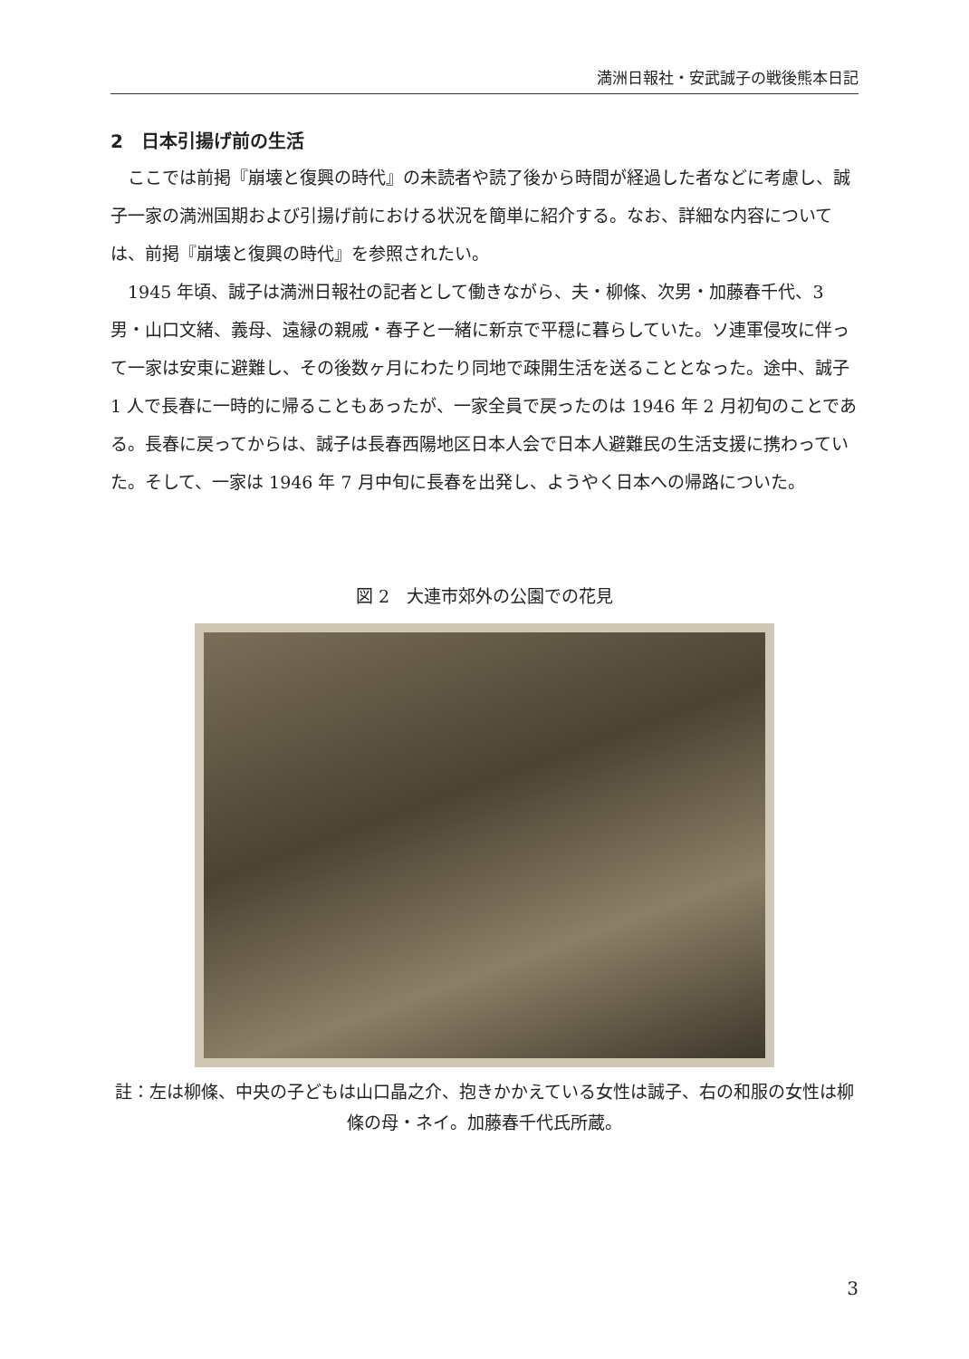満洲日報社・安武誠子の戦後熊本日記
2　日本引揚げ前の生活
ここでは前掲『崩壊と復興の時代』の未読者や読了後から時間が経過した者などに考慮し、誠子一家の満洲国期および引揚げ前における状況を簡単に紹介する。なお、詳細な内容については、前掲『崩壊と復興の時代』を参照されたい。
1945 年頃、誠子は満洲日報社の記者として働きながら、夫・柳條、次男・加藤春千代、3 男・山口文緒、義母、遠縁の親戚・春子と一緒に新京で平穏に暮らしていた。ソ連軍侵攻に伴って一家は安東に避難し、その後数ヶ月にわたり同地で疎開生活を送ることとなった。途中、誠子 1 人で長春に一時的に帰ることもあったが、一家全員で戻ったのは 1946 年 2 月初旬のことである。長春に戻ってからは、誠子は長春西陽地区日本人会で日本人避難民の生活支援に携わっていた。そして、一家は 1946 年 7 月中旬に長春を出発し、ようやく日本への帰路についた。
図 2　大連市郊外の公園での花見
註：左は柳條、中央の子どもは山口晶之介、抱きかかえている女性は誠子、右の和服の女性は柳條の母・ネイ。加藤春千代氏所蔵。
3